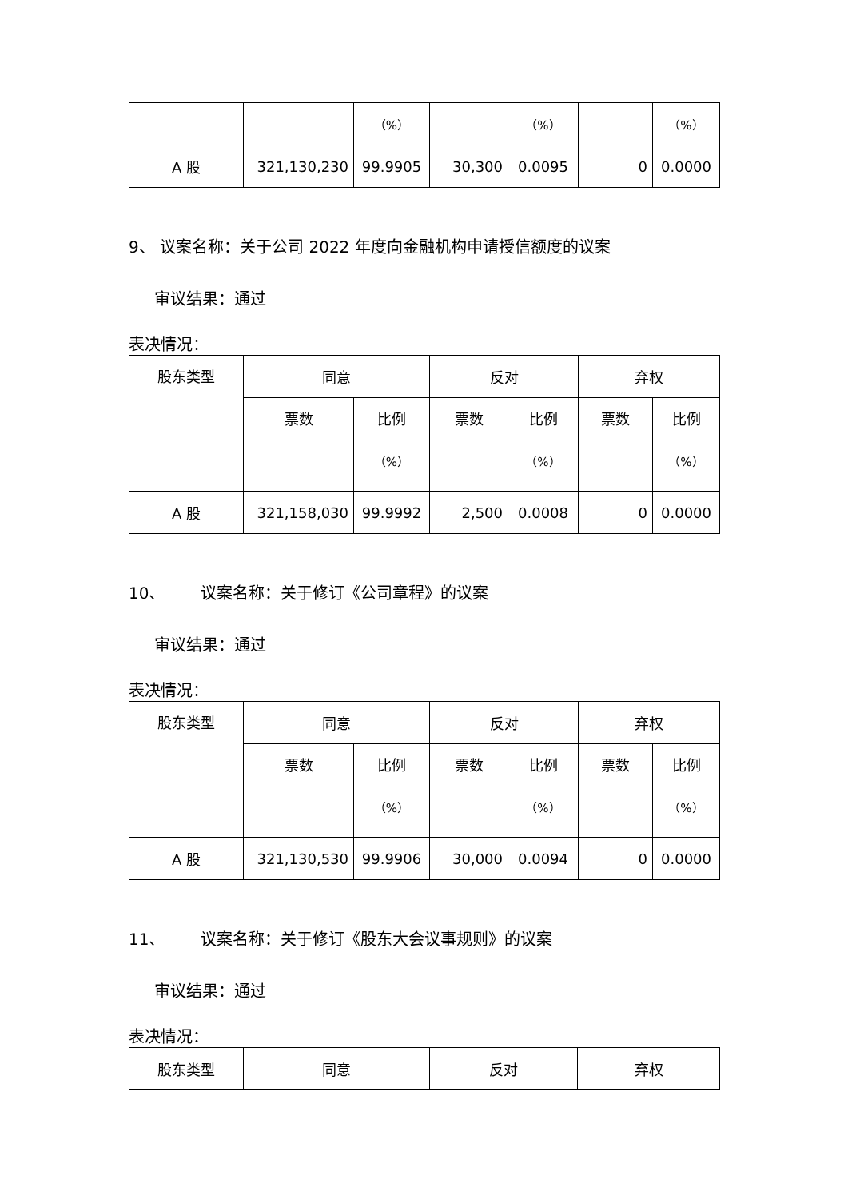| | | （%） | | （%） | | （%） |
| A 股 | 321,130,230 | 99.9905 | 30,300 | 0.0095 | 0 | 0.0000 |
9、 议案名称：关于公司 2022 年度向金融机构申请授信额度的议案
审议结果：通过
表决情况：
| 股东类型 | 同意 | | 反对 | | 弃权 | |
| | 票数 | 比例 （%） | 票数 | 比例 （%） | 票数 | 比例 （%） |
| A 股 | 321,158,030 | 99.9992 | 2,500 | 0.0008 | 0 | 0.0000 |
10、 议案名称：关于修订《公司章程》的议案
审议结果：通过
表决情况：
| 股东类型 | 同意 | | 反对 | | 弃权 | |
| | 票数 | 比例 （%） | 票数 | 比例 （%） | 票数 | 比例 （%） |
| A 股 | 321,130,530 | 99.9906 | 30,000 | 0.0094 | 0 | 0.0000 |
11、 议案名称：关于修订《股东大会议事规则》的议案
审议结果：通过
表决情况：
| 股东类型 | 同意 | 反对 | 弃权 |